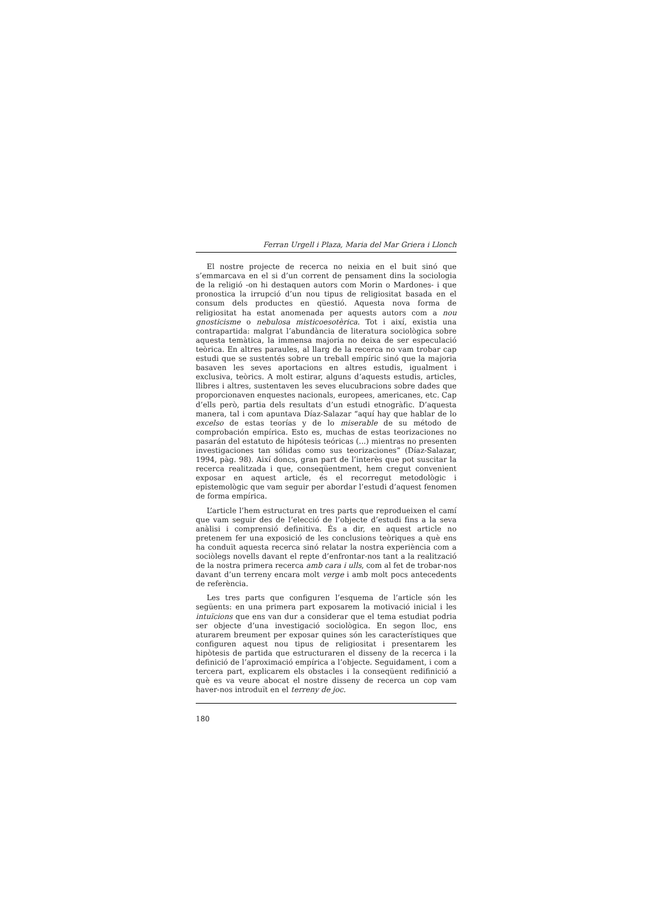Ferran Urgell i Plaza, Maria del Mar Griera i Llonch
El nostre projecte de recerca no neixia en el buit sinó que s’emmarcava en el si d’un corrent de pensament dins la sociologia de la religió -on hi destaquen autors com Morin o Mardones- i que pronostica la irrupció d’un nou tipus de religiositat basada en el consum dels productes en qüestió. Aquesta nova forma de religiositat ha estat anomenada per aquests autors com a nou gnosticisme o nebulosa misticoesotèrica. Tot i així, existia una contrapartida: malgrat l’abundància de literatura sociològica sobre aquesta temàtica, la immensa majoria no deixa de ser especulació teòrica. En altres paraules, al llarg de la recerca no vam trobar cap estudi que se sustentés sobre un treball empíric sinó que la majoria basaven les seves aportacions en altres estudis, igualment i exclusiva, teòrics. A molt estirar, alguns d’aquests estudis, articles, llibres i altres, sustentaven les seves elucubracions sobre dades que proporcionaven enquestes nacionals, europees, americanes, etc. Cap d’ells però, partia dels resultats d’un estudi etnogràfic. D’aquesta manera, tal i com apuntava Díaz-Salazar “aquí hay que hablar de lo excelso de estas teorías y de lo miserable de su método de comprobación empírica. Esto es, muchas de estas teorizaciones no pasarán del estatuto de hipótesis teóricas (...) mientras no presenten investigaciones tan sólidas como sus teorizaciones” (Díaz-Salazar, 1994, pàg. 98). Així doncs, gran part de l’interès que pot suscitar la recerca realitzada i que, conseqüentment, hem cregut convenient exposar en aquest article, és el recorregut metodològic i epistemològic que vam seguir per abordar l’estudi d’aquest fenomen de forma empírica.
L’article l’hem estructurat en tres parts que reprodueixen el camí que vam seguir des de l’elecció de l’objecte d’estudi fins a la seva anàlisi i comprensió definitiva. És a dir, en aquest article no pretenem fer una exposició de les conclusions teòriques a què ens ha conduït aquesta recerca sinó relatar la nostra experiència com a sociòlegs novells davant el repte d’enfrontar-nos tant a la realització de la nostra primera recerca amb cara i ulls, com al fet de trobar-nos davant d’un terreny encara molt verge i amb molt pocs antecedents de referència.
Les tres parts que configuren l’esquema de l’article són les següents: en una primera part exposarem la motivació inicial i les intuïcions que ens van dur a considerar que el tema estudiat podria ser objecte d’una investigació sociològica. En segon lloc, ens aturarem breument per exposar quines són les característiques que configuren aquest nou tipus de religiositat i presentarem les hipòtesis de partida que estructuraren el disseny de la recerca i la definició de l’aproximació empírica a l’objecte. Seguidament, i com a tercera part, explicarem els obstacles i la conseqüent redifinició a què es va veure abocat el nostre disseny de recerca un cop vam haver-nos introduït en el terreny de joc.
180